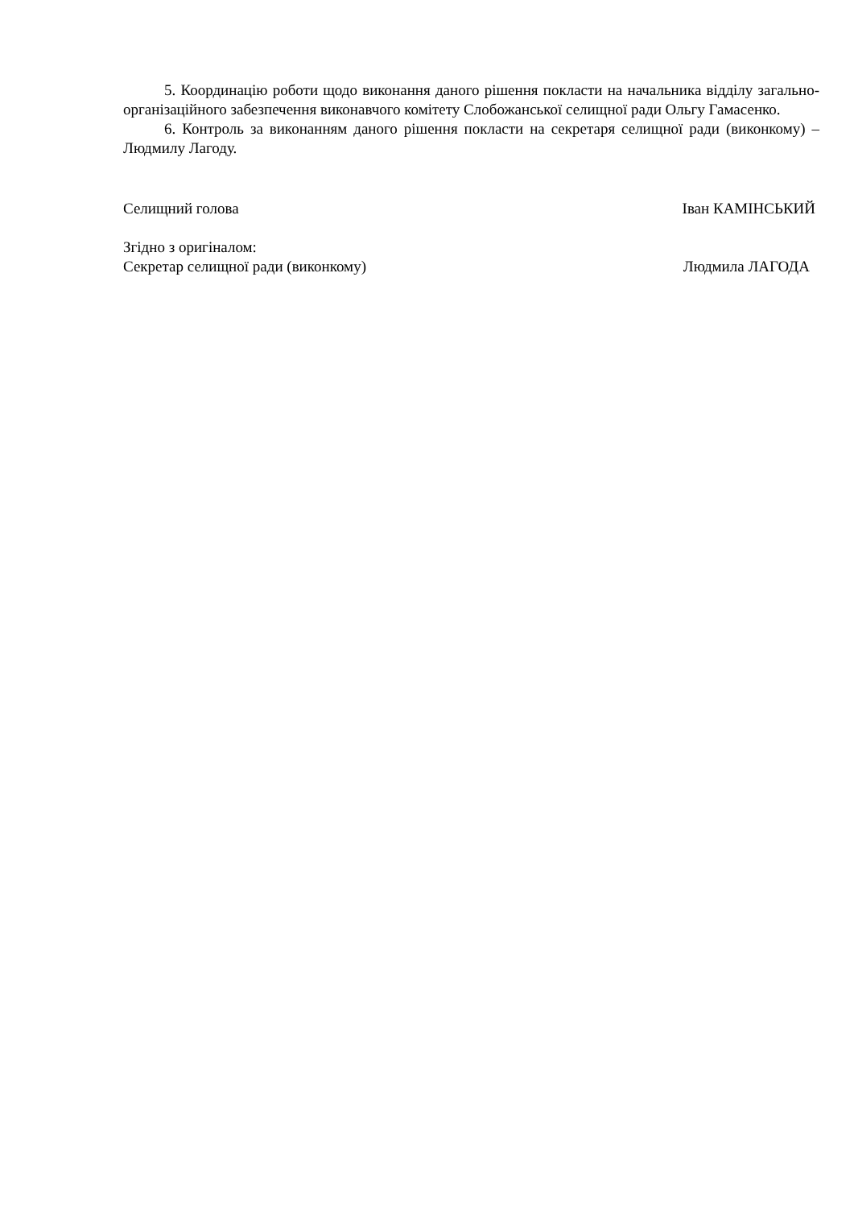5. Координацію роботи щодо виконання даного рішення покласти на начальника відділу загально-організаційного забезпечення виконавчого комітету Слобожанської селищної ради Ольгу Гамасенко.
6. Контроль за виконанням даного рішення покласти на секретаря селищної ради (виконкому) – Людмилу Лагоду.
Селищний голова Іван КАМІНСЬКИЙ
Згідно з оригіналом:
Секретар селищної ради (виконкому) Людмила ЛАГОДА